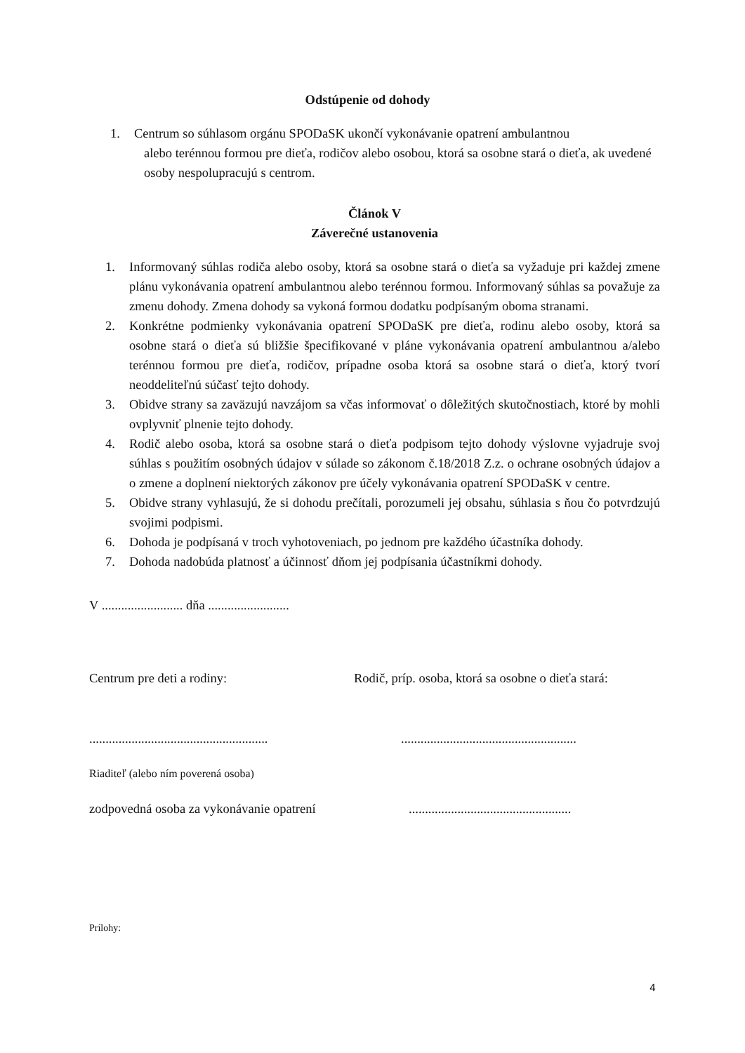Odstúpenie od dohody
1. Centrum so súhlasom orgánu SPODaSK ukončí vykonávanie opatrení ambulantnou
alebo terénnou formou pre dieťa, rodičov alebo osobou, ktorá sa osobne stará o dieťa, ak uvedené osoby nespolupracujú s centrom.
Článok V
Záverečné ustanovenia
1. Informovaný súhlas rodiča alebo osoby, ktorá sa osobne stará o dieťa sa vyžaduje pri každej zmene plánu vykonávania opatrení ambulantnou alebo terénnou formou. Informovaný súhlas sa považuje za zmenu dohody. Zmena dohody sa vykoná formou dodatku podpísaným oboma stranami.
2. Konkrétne podmienky vykonávania opatrení SPODaSK pre dieťa, rodinu alebo osoby, ktorá sa osobne stará o dieťa sú bližšie špecifikované v pláne vykonávania opatrení ambulantnou a/alebo terénnou formou pre dieťa, rodičov, prípadne osoba ktorá sa osobne stará o dieťa, ktorý tvorí neoddeliteľnú súčasť tejto dohody.
3. Obidve strany sa zaväzujú navzájom sa včas informovať o dôležitých skutočnostiach, ktoré by mohli ovplyvniť plnenie tejto dohody.
4. Rodič alebo osoba, ktorá sa osobne stará o dieťa podpisom tejto dohody výslovne vyjadruje svoj súhlas s použitím osobných údajov v súlade so zákonom č.18/2018 Z.z. o ochrane osobných údajov a o zmene a doplnení niektorých zákonov pre účely vykonávania opatrení SPODaSK v centre.
5. Obidve strany vyhlasujú, že si dohodu prečítali, porozumeli jej obsahu, súhlasia s ňou čo potvrdzujú svojimi podpismi.
6. Dohoda je podpísaná v troch vyhotoveniach, po jednom pre každého účastníka dohody.
7. Dohoda nadobúda platnosť a účinnosť dňom jej podpísania účastníkmi dohody.
V ......................... dňa .........................
Centrum pre deti a rodiny: Rodič, príp. osoba, ktorá sa osobne o dieťa stará:
.............................................................................................................
Riaditeľ (alebo ním poverená osoba)
zodpovedná osoba za vykonávanie opatrení..................................................
Prílohy:
4